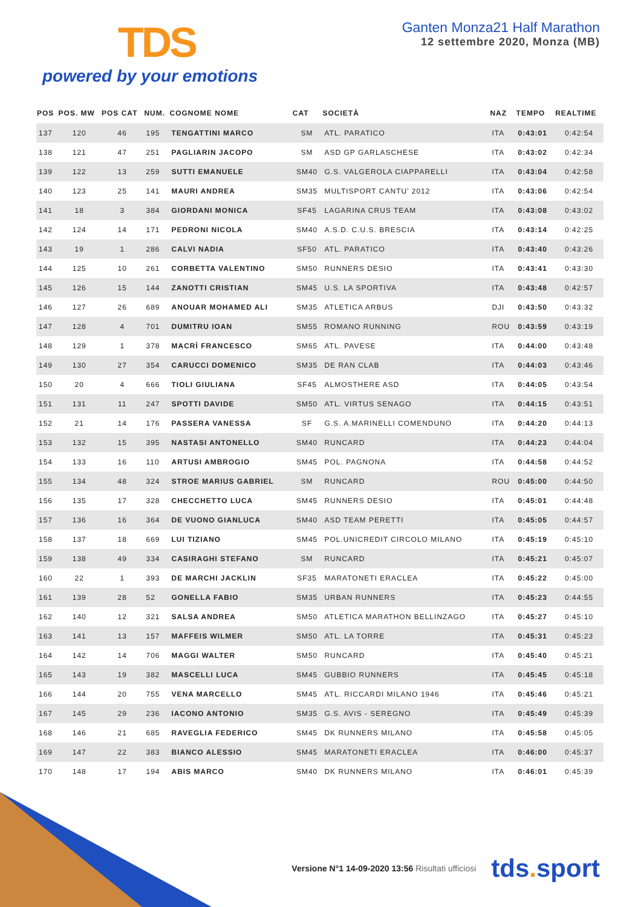TDS
powered by your emotions
Ganten Monza21 Half Marathon
12 settembre 2020, Monza (MB)
| POS | POS. MW | POS CAT | NUM. | COGNOME NOME | CAT | SOCIETÀ | NAZ | TEMPO | REALTIME |
| --- | --- | --- | --- | --- | --- | --- | --- | --- | --- |
| 137 | 120 | 46 | 195 | TENGATTINI MARCO | SM | ATL. PARATICO | ITA | 0:43:01 | 0:42:54 |
| 138 | 121 | 47 | 251 | PAGLIARIN JACOPO | SM | ASD GP GARLASCHESE | ITA | 0:43:02 | 0:42:34 |
| 139 | 122 | 13 | 259 | SUTTI EMANUELE | SM40 | G.S. VALGEROLA CIAPPARELLI | ITA | 0:43:04 | 0:42:58 |
| 140 | 123 | 25 | 141 | MAURI ANDREA | SM35 | MULTISPORT CANTU' 2012 | ITA | 0:43:06 | 0:42:54 |
| 141 | 18 | 3 | 384 | GIORDANI MONICA | SF45 | LAGARINA CRUS TEAM | ITA | 0:43:08 | 0:43:02 |
| 142 | 124 | 14 | 171 | PEDRONI NICOLA | SM40 | A.S.D. C.U.S. BRESCIA | ITA | 0:43:14 | 0:42:25 |
| 143 | 19 | 1 | 286 | CALVI NADIA | SF50 | ATL. PARATICO | ITA | 0:43:40 | 0:43:26 |
| 144 | 125 | 10 | 261 | CORBETTA VALENTINO | SM50 | RUNNERS DESIO | ITA | 0:43:41 | 0:43:30 |
| 145 | 126 | 15 | 144 | ZANOTTI CRISTIAN | SM45 | U.S. LA SPORTIVA | ITA | 0:43:48 | 0:42:57 |
| 146 | 127 | 26 | 689 | ANOUAR MOHAMED ALI | SM35 | ATLETICA ARBUS | DJI | 0:43:50 | 0:43:32 |
| 147 | 128 | 4 | 701 | DUMITRU IOAN | SM55 | ROMANO RUNNING | ROU | 0:43:59 | 0:43:19 |
| 148 | 129 | 1 | 378 | MACRÌ FRANCESCO | SM65 | ATL. PAVESE | ITA | 0:44:00 | 0:43:48 |
| 149 | 130 | 27 | 354 | CARUCCI DOMENICO | SM35 | DE RAN CLAB | ITA | 0:44:03 | 0:43:46 |
| 150 | 20 | 4 | 666 | TIOLI GIULIANA | SF45 | ALMOSTHERE ASD | ITA | 0:44:05 | 0:43:54 |
| 151 | 131 | 11 | 247 | SPOTTI DAVIDE | SM50 | ATL. VIRTUS SENAGO | ITA | 0:44:15 | 0:43:51 |
| 152 | 21 | 14 | 176 | PASSERA VANESSA | SF | G.S. A.MARINELLI COMENDUNO | ITA | 0:44:20 | 0:44:13 |
| 153 | 132 | 15 | 395 | NASTASI ANTONELLO | SM40 | RUNCARD | ITA | 0:44:23 | 0:44:04 |
| 154 | 133 | 16 | 110 | ARTUSI AMBROGIO | SM45 | POL. PAGNONA | ITA | 0:44:58 | 0:44:52 |
| 155 | 134 | 48 | 324 | STROE MARIUS GABRIEL | SM | RUNCARD | ROU | 0:45:00 | 0:44:50 |
| 156 | 135 | 17 | 328 | CHECCHETTO LUCA | SM45 | RUNNERS DESIO | ITA | 0:45:01 | 0:44:48 |
| 157 | 136 | 16 | 364 | DE VUONO GIANLUCA | SM40 | ASD TEAM PERETTI | ITA | 0:45:05 | 0:44:57 |
| 158 | 137 | 18 | 669 | LUI TIZIANO | SM45 | POL.UNICREDIT CIRCOLO MILANO | ITA | 0:45:19 | 0:45:10 |
| 159 | 138 | 49 | 334 | CASIRAGHI STEFANO | SM | RUNCARD | ITA | 0:45:21 | 0:45:07 |
| 160 | 22 | 1 | 393 | DE MARCHI JACKLIN | SF35 | MARATONETI ERACLEA | ITA | 0:45:22 | 0:45:00 |
| 161 | 139 | 28 | 52 | GONELLA FABIO | SM35 | URBAN RUNNERS | ITA | 0:45:23 | 0:44:55 |
| 162 | 140 | 12 | 321 | SALSA ANDREA | SM50 | ATLETICA MARATHON BELLINZAGO | ITA | 0:45:27 | 0:45:10 |
| 163 | 141 | 13 | 157 | MAFFEIS WILMER | SM50 | ATL. LA TORRE | ITA | 0:45:31 | 0:45:23 |
| 164 | 142 | 14 | 706 | MAGGI WALTER | SM50 | RUNCARD | ITA | 0:45:40 | 0:45:21 |
| 165 | 143 | 19 | 382 | MASCELLI LUCA | SM45 | GUBBIO RUNNERS | ITA | 0:45:45 | 0:45:18 |
| 166 | 144 | 20 | 755 | VENA MARCELLO | SM45 | ATL. RICCARDI MILANO 1946 | ITA | 0:45:46 | 0:45:21 |
| 167 | 145 | 29 | 236 | IACONO ANTONIO | SM35 | G.S. AVIS - SEREGNO | ITA | 0:45:49 | 0:45:39 |
| 168 | 146 | 21 | 685 | RAVEGLIA FEDERICO | SM45 | DK RUNNERS MILANO | ITA | 0:45:58 | 0:45:05 |
| 169 | 147 | 22 | 383 | BIANCO ALESSIO | SM45 | MARATONETI ERACLEA | ITA | 0:46:00 | 0:45:37 |
| 170 | 148 | 17 | 194 | ABIS MARCO | SM40 | DK RUNNERS MILANO | ITA | 0:46:01 | 0:45:39 |
Versione N°1 14-09-2020 13:56 Risultati ufficiosi
tds. sport